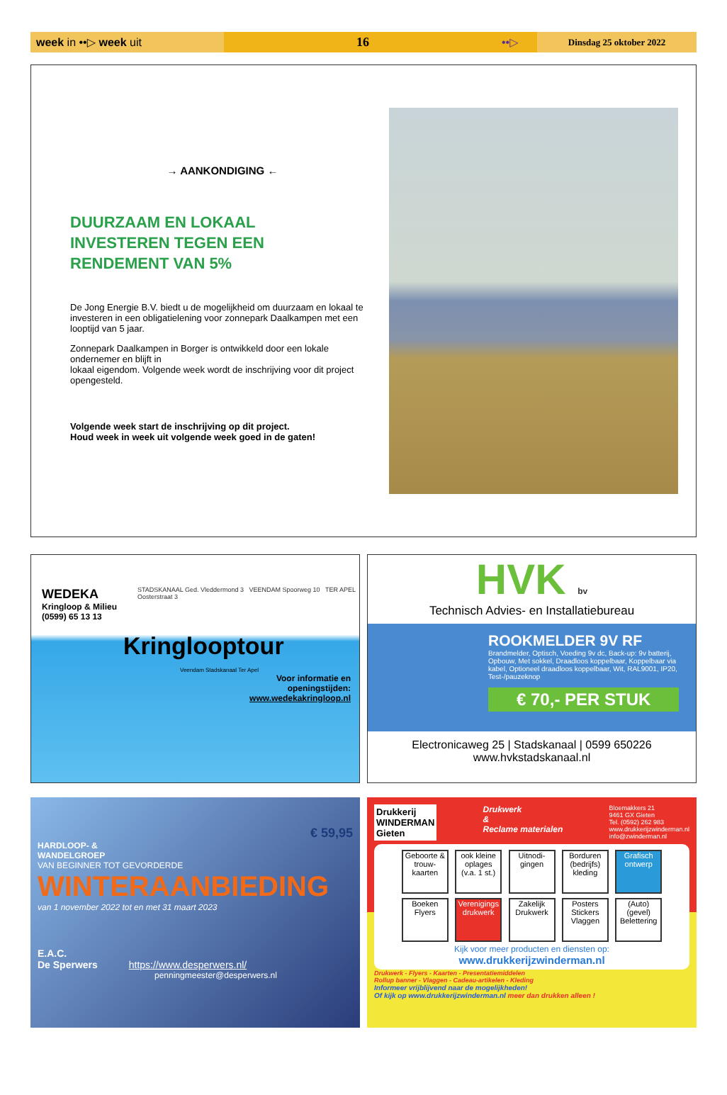week in ••▷ week uit
16 ••▷
Dinsdag 25 oktober 2022
→ AANKONDIGING ←
DUURZAAM EN LOKAAL
INVESTEREN TEGEN EEN
RENDEMENT VAN 5%
De Jong Energie B.V. biedt u de mogelijkheid om duurzaam en lokaal te investeren in een obligatielening voor zonnepark Daalkampen met een looptijd van 5 jaar.
Zonnepark Daalkampen in Borger is ontwikkeld door een lokale ondernemer en blijft in
lokaal eigendom. Volgende week wordt de inschrijving voor dit project opengesteld.
Volgende week start de inschrijving op dit project.
Houd week in week uit volgende week goed in de gaten!
WEDEKA
Kringloop & Milieu
(0599) 65 13 13
STADSKANAAL Ged. Vleddermond 3 VEENDAM Spoorweg 10 TER APEL Oosterstraat 3
Kringlooptour
Veendam Stadskanaal Ter Apel
Voor informatie en
openingstijden:
www.wedekakringloop.nl
HVK bv
Technisch Advies- en Installatiebureau
ROOKMELDER 9V RF
Brandmelder, Optisch, Voeding 9v dc, Back-up: 9v batterij, Opbouw, Met sokkel, Draadloos koppelbaar, Koppelbaar via kabel, Optioneel draadloos koppelbaar, Wit, RAL9001, IP20, Test-/pauzeknop
€ 70,- PER STUK
Electronicaweg 25 | Stadskanaal | 0599 650226
www.hvkstadskanaal.nl
€ 59,95
HARDLOOP- &
WANDELGROEP
VAN BEGINNER TOT GEVORDERDE
WINTERAANBIEDING
van 1 november 2022 tot en met 31 maart 2023
E.A.C.
De Sperwers https://www.desperwers.nl/
penningmeester@desperwers.nl
Drukkerij
WINDERMAN
Gieten
Drukwerk
&
Reclame materialen
Bloemakkers 21
9461 GX Gieten
Tel. (0592) 262 983
www.drukkerijzwinderman.nl
info@zwinderman.nl
Geboorte & trouw-kaarten ook kleine oplages (v.a. 1 st.) Uitnodi-gingen Borduren (bedrijfs) kleding Grafisch ontwerp
Boeken Flyers Verenigings drukwerk Zakelijk Drukwerk Posters Stickers Vlaggen (Auto) (gevel) Belettering
Kijk voor meer producten en diensten op:
www.drukkerijzwinderman.nl
Drukwerk - Flyers - Kaarten - Presentatiemiddelen
Rollup banner - Vlaggen - Cadeau-artikelen - Kleding
Informeer vrijblijvend naar de mogelijkheden!
Of kijk op www.drukkerijzwinderman.nl meer dan drukken alleen !